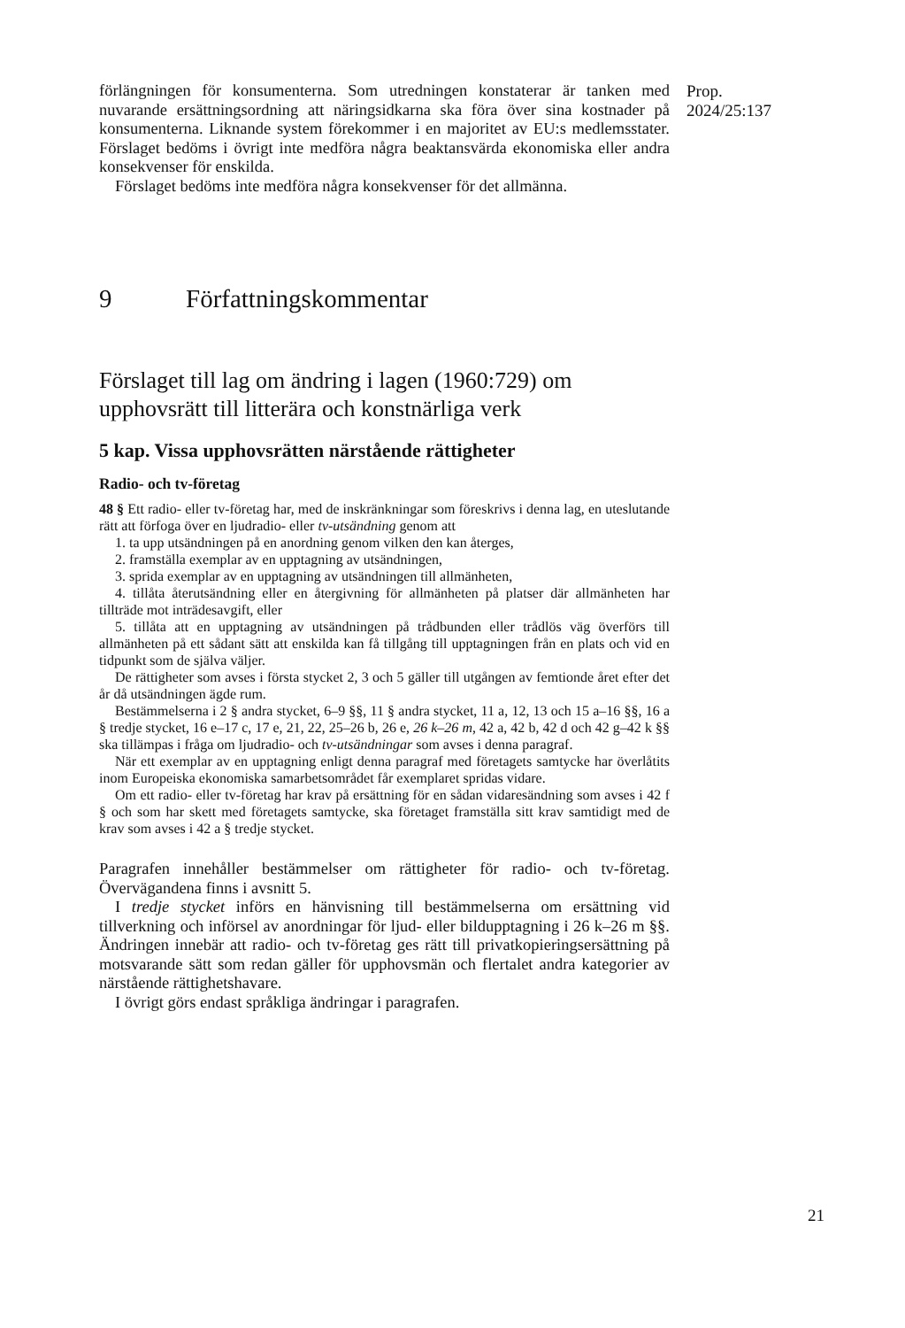Prop. 2024/25:137
förlängningen för konsumenterna. Som utredningen konstaterar är tanken med nuvarande ersättningsordning att näringsidkarna ska föra över sina kostnader på konsumenterna. Liknande system förekommer i en majoritet av EU:s medlemsstater. Förslaget bedöms i övrigt inte medföra några beaktansvärda ekonomiska eller andra konsekvenser för enskilda.
Förslaget bedöms inte medföra några konsekvenser för det allmänna.
9 Författningskommentar
Förslaget till lag om ändring i lagen (1960:729) om upphovsrätt till litterära och konstnärliga verk
5 kap. Vissa upphovsrätten närstående rättigheter
Radio- och tv-företag
48 § Ett radio- eller tv-företag har, med de inskränkningar som föreskrivs i denna lag, en uteslutande rätt att förfoga över en ljudradio- eller tv-utsändning genom att
1. ta upp utsändningen på en anordning genom vilken den kan återges,
2. framställa exemplar av en upptagning av utsändningen,
3. sprida exemplar av en upptagning av utsändningen till allmänheten,
4. tillåta återutsändning eller en återgivning för allmänheten på platser där allmänheten har tillträde mot inträdesavgift, eller
5. tillåta att en upptagning av utsändningen på trådbunden eller trådlös väg överförs till allmänheten på ett sådant sätt att enskilda kan få tillgång till upptagningen från en plats och vid en tidpunkt som de själva väljer.
De rättigheter som avses i första stycket 2, 3 och 5 gäller till utgången av femtionde året efter det år då utsändningen ägde rum.
Bestämmelserna i 2 § andra stycket, 6–9 §§, 11 § andra stycket, 11 a, 12, 13 och 15 a–16 §§, 16 a § tredje stycket, 16 e–17 c, 17 e, 21, 22, 25–26 b, 26 e, 26 k–26 m, 42 a, 42 b, 42 d och 42 g–42 k §§ ska tillämpas i fråga om ljudradio- och tv-utsändningar som avses i denna paragraf.
När ett exemplar av en upptagning enligt denna paragraf med företagets samtycke har överlåtits inom Europeiska ekonomiska samarbetsområdet får exemplaret spridas vidare.
Om ett radio- eller tv-företag har krav på ersättning för en sådan vidaresändning som avses i 42 f § och som har skett med företagets samtycke, ska företaget framställa sitt krav samtidigt med de krav som avses i 42 a § tredje stycket.
Paragrafen innehåller bestämmelser om rättigheter för radio- och tv-företag. Övervägandena finns i avsnitt 5.
I tredje stycket införs en hänvisning till bestämmelserna om ersättning vid tillverkning och införsel av anordningar för ljud- eller bildupptagning i 26 k–26 m §§. Ändringen innebär att radio- och tv-företag ges rätt till privatkopieringsersättning på motsvarande sätt som redan gäller för upphovsmän och flertalet andra kategorier av närstående rättighetshavare.
I övrigt görs endast språkliga ändringar i paragrafen.
21